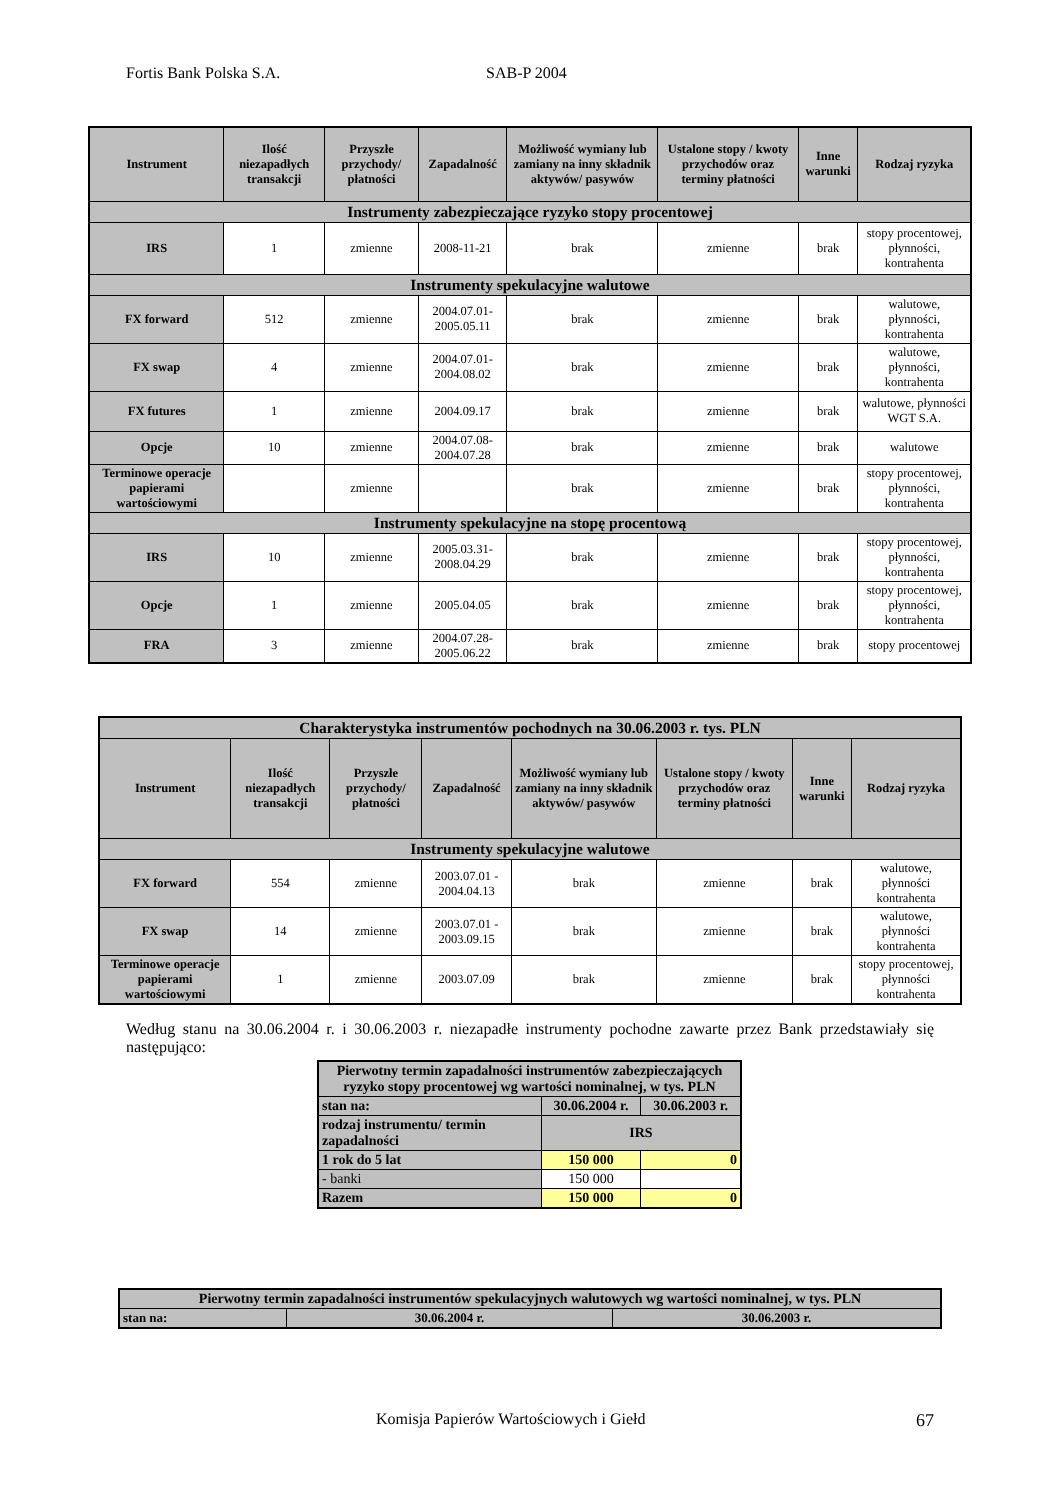Fortis Bank Polska S.A. SAB-P 2004
| Instrument | Ilość niezapadłych transakcji | Przyszłe przychody/ płatności | Zapadalność | Możliwość wymiany lub zamiany na inny składnik aktywów/ pasywów | Ustalone stopy / kwoty przychodów oraz terminy płatności | Inne warunki | Rodzaj ryzyka |
| --- | --- | --- | --- | --- | --- | --- | --- |
| Instrumenty zabezpieczające ryzyko stopy procentowej | | | | | | | |
| IRS | 1 | zmienne | 2008-11-21 | brak | zmienne | brak | stopy procentowej, płynności, kontrahenta |
| Instrumenty spekulacyjne walutowe | | | | | | | |
| FX forward | 512 | zmienne | 2004.07.01-2005.05.11 | brak | zmienne | brak | walutowe, płynności, kontrahenta |
| FX swap | 4 | zmienne | 2004.07.01-2004.08.02 | brak | zmienne | brak | walutowe, płynności, kontrahenta |
| FX futures | 1 | zmienne | 2004.09.17 | brak | zmienne | brak | walutowe, płynności WGT S.A. |
| Opcje | 10 | zmienne | 2004.07.08-2004.07.28 | brak | zmienne | brak | walutowe |
| Terminowe operacje papierami wartościowymi | | zmienne | | brak | zmienne | brak | stopy procentowej, płynności, kontrahenta |
| Instrumenty spekulacyjne na stopę procentową | | | | | | | |
| IRS | 10 | zmienne | 2005.03.31-2008.04.29 | brak | zmienne | brak | stopy procentowej, płynności, kontrahenta |
| Opcje | 1 | zmienne | 2005.04.05 | brak | zmienne | brak | stopy procentowej, płynności, kontrahenta |
| FRA | 3 | zmienne | 2004.07.28-2005.06.22 | brak | zmienne | brak | stopy procentowej |
| Charakterystyka instrumentów pochodnych na 30.06.2003 r. tys. PLN | | | | | | | |
| Instrument | Ilość niezapadłych transakcji | Przyszłe przychody/ płatności | Zapadalność | Możliwość wymiany lub zamiany na inny składnik aktywów/ pasywów | Ustalone stopy / kwoty przychodów oraz terminy płatności | Inne warunki | Rodzaj ryzyka |
| Instrumenty spekulacyjne walutowe | | | | | | | |
| FX forward | 554 | zmienne | 2003.07.01 - 2004.04.13 | brak | zmienne | brak | walutowe, płynności kontrahenta |
| FX swap | 14 | zmienne | 2003.07.01 - 2003.09.15 | brak | zmienne | brak | walutowe, płynności kontrahenta |
| Terminowe operacje papierami wartościowymi | 1 | zmienne | 2003.07.09 | brak | zmienne | brak | stopy procentowej, płynności kontrahenta |
Według stanu na 30.06.2004 r. i 30.06.2003 r. niezapadłe instrumenty pochodne zawarte przez Bank przedstawiały się następująco:
| Pierwotny termin zapadalności instrumentów zabezpieczających ryzyko stopy procentowej wg wartości nominalnej, w tys. PLN | | |
| stan na: | 30.06.2004 r. | 30.06.2003 r. |
| rodzaj instrumentu/ termin zapadalności | IRS | |
| 1 rok do 5 lat | 150 000 | 0 |
| - banki | 150 000 | |
| Razem | 150 000 | 0 |
| Pierwotny termin zapadalności instrumentów spekulacyjnych walutowych wg wartości nominalnej, w tys. PLN | | |
| stan na: | 30.06.2004 r. | 30.06.2003 r. |
Komisja Papierów Wartościowych i Giełd 67